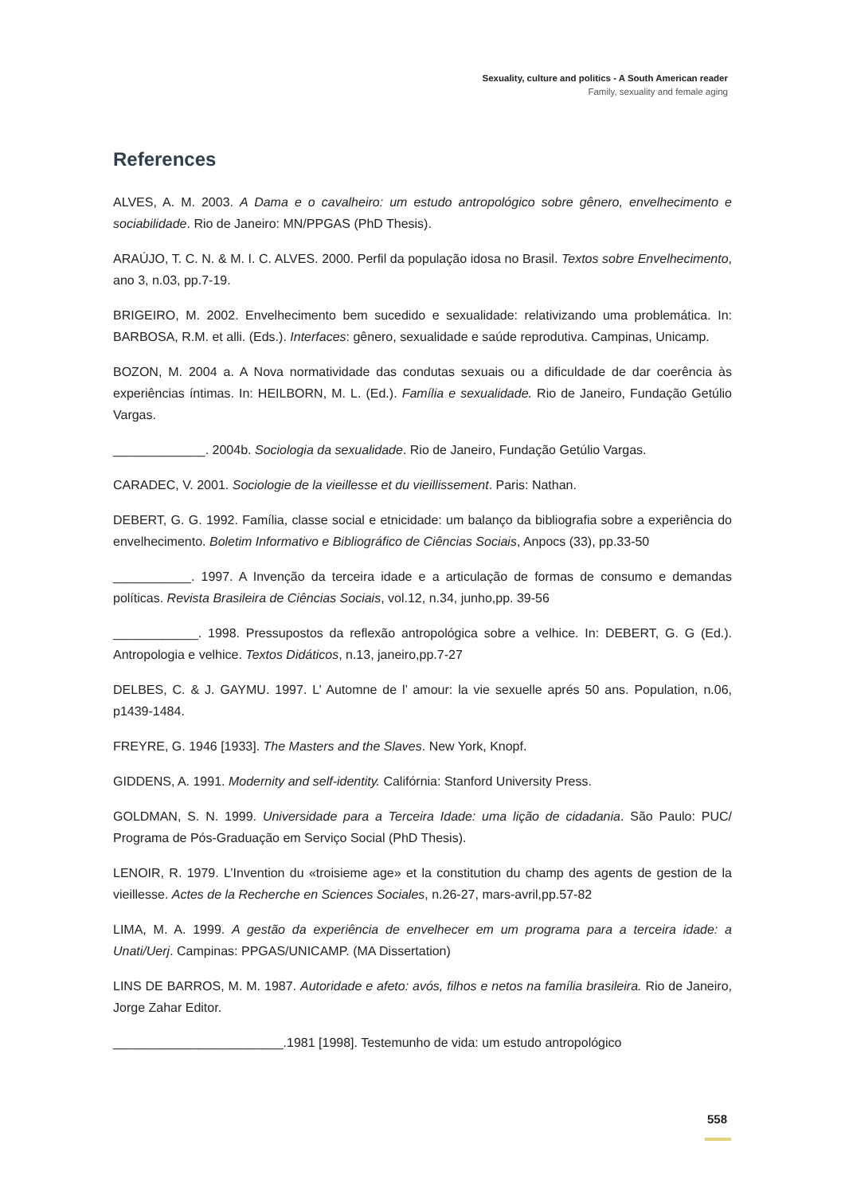Sexuality, culture and politics - A South American reader
Family, sexuality and female aging
References
ALVES, A. M. 2003. A Dama e o cavalheiro: um estudo antropológico sobre gênero, envelhecimento e sociabilidade. Rio de Janeiro: MN/PPGAS (PhD Thesis).
ARAÚJO, T. C. N. & M. I. C. ALVES. 2000. Perfil da população idosa no Brasil. Textos sobre Envelhecimento, ano 3, n.03, pp.7-19.
BRIGEIRO, M. 2002. Envelhecimento bem sucedido e sexualidade: relativizando uma problemática. In: BARBOSA, R.M. et alli. (Eds.). Interfaces: gênero, sexualidade e saúde reprodutiva. Campinas, Unicamp.
BOZON, M. 2004 a. A Nova normatividade das condutas sexuais ou a dificuldade de dar coerência às experiências íntimas. In: HEILBORN, M. L. (Ed.). Família e sexualidade. Rio de Janeiro, Fundação Getúlio Vargas.
_____________. 2004b. Sociologia da sexualidade. Rio de Janeiro, Fundação Getúlio Vargas.
CARADEC, V. 2001. Sociologie de la vieillesse et du vieillissement. Paris: Nathan.
DEBERT, G. G. 1992. Família, classe social e etnicidade: um balanço da bibliografia sobre a experiência do envelhecimento. Boletim Informativo e Bibliográfico de Ciências Sociais, Anpocs (33), pp.33-50
___________. 1997. A Invenção da terceira idade e a articulação de formas de consumo e demandas políticas. Revista Brasileira de Ciências Sociais, vol.12, n.34, junho,pp. 39-56
____________. 1998. Pressupostos da reflexão antropológica sobre a velhice. In: DEBERT, G. G (Ed.). Antropologia e velhice. Textos Didáticos, n.13, janeiro,pp.7-27
DELBES, C. & J. GAYMU. 1997. L’ Automne de l’ amour: la vie sexuelle aprés 50 ans. Population, n.06, p1439-1484.
FREYRE, G. 1946 [1933]. The Masters and the Slaves. New York, Knopf.
GIDDENS, A. 1991. Modernity and self-identity. Califórnia: Stanford University Press.
GOLDMAN, S. N. 1999. Universidade para a Terceira Idade: uma lição de cidadania. São Paulo: PUC/ Programa de Pós-Graduação em Serviço Social (PhD Thesis).
LENOIR, R. 1979. L’Invention du «troisieme age» et la constitution du champ des agents de gestion de la vieillesse. Actes de la Recherche en Sciences Sociales, n.26-27, mars-avril,pp.57-82
LIMA, M. A. 1999. A gestão da experiência de envelhecer em um programa para a terceira idade: a Unati/Uerj. Campinas: PPGAS/UNICAMP. (MA Dissertation)
LINS DE BARROS, M. M. 1987. Autoridade e afeto: avós, filhos e netos na família brasileira. Rio de Janeiro, Jorge Zahar Editor.
________________________.1981 [1998]. Testemunho de vida: um estudo antropológico
558